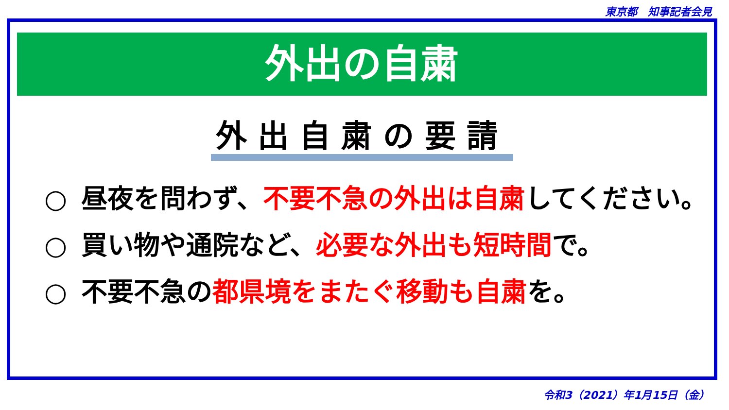東京都　知事記者会見
外出の自粛
外出自粛の要請
○ 昼夜を問わず、不要不急の外出は自粛してください。
○ 買い物や通院など、必要な外出も短時間で。
○ 不要不急の都県境をまたぐ移動も自粛を。
令和3（2021）年1月15日（金）